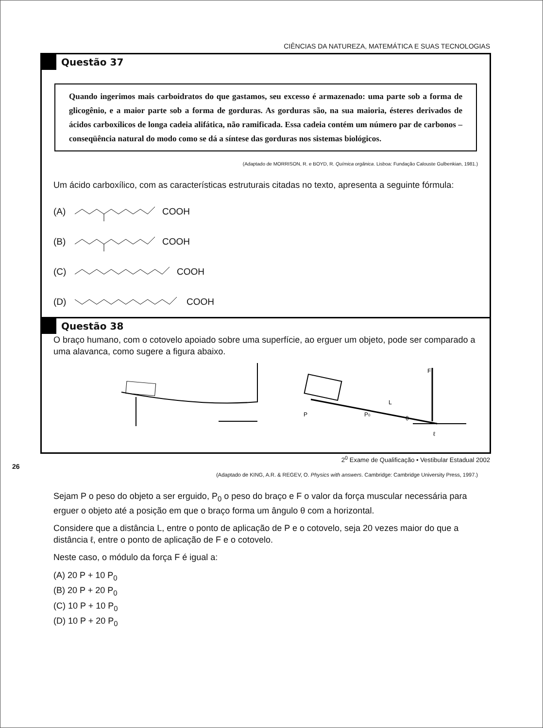CIÊNCIAS DA NATUREZA, MATEMÁTICA E SUAS TECNOLOGIAS
Questão 37
Quando ingerimos mais carboidratos do que gastamos, seu excesso é armazenado: uma parte sob a forma de glicogênio, e a maior parte sob a forma de gorduras. As gorduras são, na sua maioria, ésteres derivados de ácidos carboxílicos de longa cadeia alifática, não ramificada. Essa cadeia contém um número par de carbonos – conseqüência natural do modo como se dá a síntese das gorduras nos sistemas biológicos.
(Adaptado de MORRISON, R. e BOYD, R. Química orgânica. Lisboa: Fundação Calouste Gulbenkian, 1981.)
Um ácido carboxílico, com as características estruturais citadas no texto, apresenta a seguinte fórmula:
(A) COOH
(B) COOH
(C) COOH
(D) COOH
Questão 38
O braço humano, com o cotovelo apoiado sobre uma superfície, ao erguer um objeto, pode ser comparado a uma alavanca, como sugere a figura abaixo.
F
L
P
P0
θ
ℓ
(Adaptado de KING, A.R. & REGEV, O. Physics with answers. Cambridge: Cambridge University Press, 1997.)
Sejam P o peso do objeto a ser erguido, P<sub>0</sub> o peso do braço e F o valor da força muscular necessária para erguer o objeto até a posição em que o braço forma um ângulo θ com a horizontal.
Considere que a distância L, entre o ponto de aplicação de P e o cotovelo, seja 20 vezes maior do que a distância ℓ, entre o ponto de aplicação de F e o cotovelo.
Neste caso, o módulo da força F é igual a:
(A) 20 P + 10 P<sub>0</sub>
(B) 20 P + 20 P<sub>0</sub>
(C) 10 P + 10 P<sub>0</sub>
(D) 10 P + 20 P<sub>0</sub>
2<sup>0</sup> Exame de Qualificação • Vestibular Estadual 2002
26